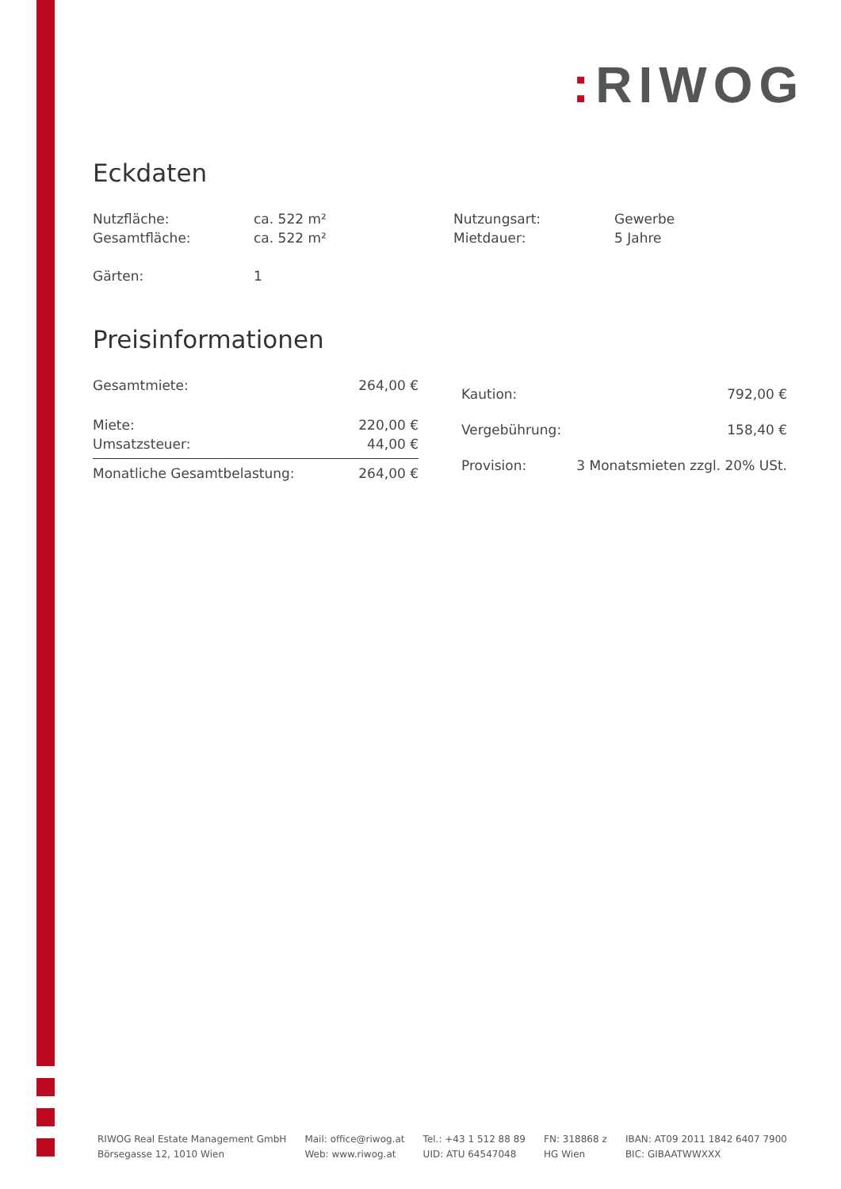: RIWOG
Eckdaten
| Nutzfläche: | ca. 522 m² | Nutzungsart: | Gewerbe |
| Gesamtfläche: | ca. 522 m² | Mietdauer: | 5 Jahre |
| Gärten: | 1 | | |
Preisinformationen
| Gesamtmiete: | 264,00 € |
| Miete: | 220,00 € |
| Umsatzsteuer: | 44,00 € |
| Monatliche Gesamtbelastung: | 264,00 € |
| Kaution: | 792,00 € |
| Vergebührung: | 158,40 € |
| Provision: | 3 Monatsmieten zzgl. 20% USt. |
RIWOG Real Estate Management GmbH
Börsegasse 12, 1010 Wien
Mail: office@riwog.at
Web: www.riwog.at
Tel.: +43 1 512 88 89
UID: ATU 64547048
FN: 318868 z
HG Wien
IBAN: AT09 2011 1842 6407 7900
BIC: GIBAATWWXXX